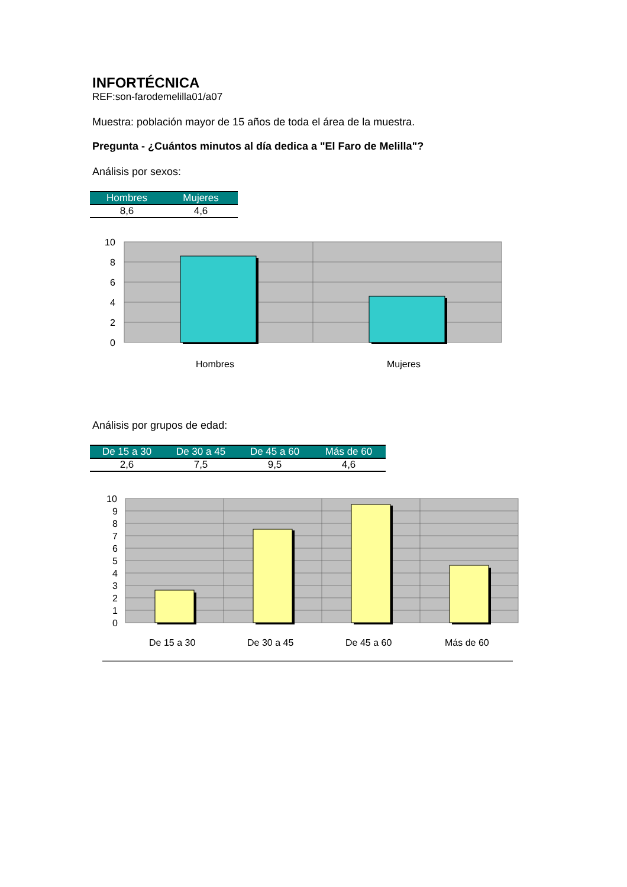INFORTÉCNICA
REF:son-farodemelilla01/a07
Muestra: población mayor de 15 años de toda el área de la muestra.
Pregunta - ¿Cuántos minutos al día dedica a "El Faro de Melilla"?
Análisis por sexos:
| Hombres | Mujeres |
| --- | --- |
| 8,6 | 4,6 |
10
8
6
4
2
0
Hombres
Mujeres
Análisis por grupos de edad:
| De 15 a 30 | De 30 a 45 | De 45 a 60 | Más de 60 |
| --- | --- | --- | --- |
| 2,6 | 7,5 | 9,5 | 4,6 |
10
9
8
7
6
5
4
3
2
1
0
De 15 a 30
De 30 a 45
De 45 a 60
Más de 60